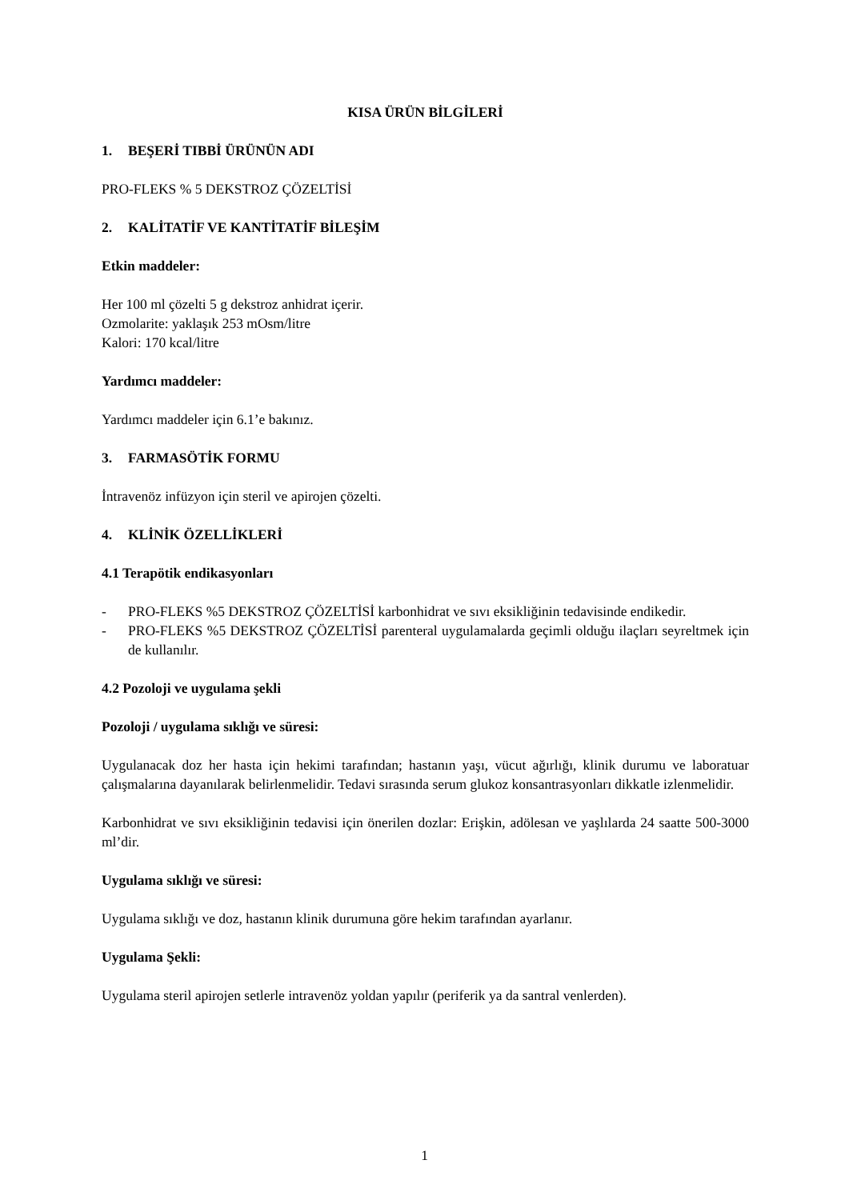KISA ÜRÜN BİLGİLERİ
1. BEŞERİ TIBBİ ÜRÜNÜN ADI
PRO-FLEKS % 5 DEKSTROZ ÇÖZELTİSİ
2. KALİTATİF VE KANTİTATİF BİLEŞİM
Etkin maddeler:
Her 100 ml çözelti 5 g dekstroz anhidrat içerir.
Ozmolarite: yaklaşık 253 mOsm/litre
Kalori: 170 kcal/litre
Yardımcı maddeler:
Yardımcı maddeler için 6.1’e bakınız.
3. FARMASÖTİK FORMU
İntravenöz infüzyon için steril ve apirojen çözelti.
4. KLİNİK ÖZELLİKLERİ
4.1 Terapötik endikasyonları
- PRO-FLEKS %5 DEKSTROZ ÇÖZELTİSİ karbonhidrat ve sıvı eksikliğinin tedavisinde endikedir.
- PRO-FLEKS %5 DEKSTROZ ÇÖZELTİSİ parenteral uygulamalarda geçimli olduğu ilaçları seyreltmek için de kullanılır.
4.2 Pozoloji ve uygulama şekli
Pozoloji / uygulama sıklığı ve süresi:
Uygulanacak doz her hasta için hekimi tarafından; hastanın yaşı, vücut ağırlığı, klinik durumu ve laboratuar çalışmalarına dayanılarak belirlenmelidir. Tedavi sırasında serum glukoz konsantrasyonları dikkatle izlenmelidir.
Karbonhidrat ve sıvı eksikliğinin tedavisi için önerilen dozlar: Erişkin, adölesan ve yaşlılarda 24 saatte 500-3000 ml’dir.
Uygulama sıklığı ve süresi:
Uygulama sıklığı ve doz, hastanın klinik durumuna göre hekim tarafından ayarlanır.
Uygulama Şekli:
Uygulama steril apirojen setlerle intravenöz yoldan yapılır (periferik ya da santral venlerden).
1